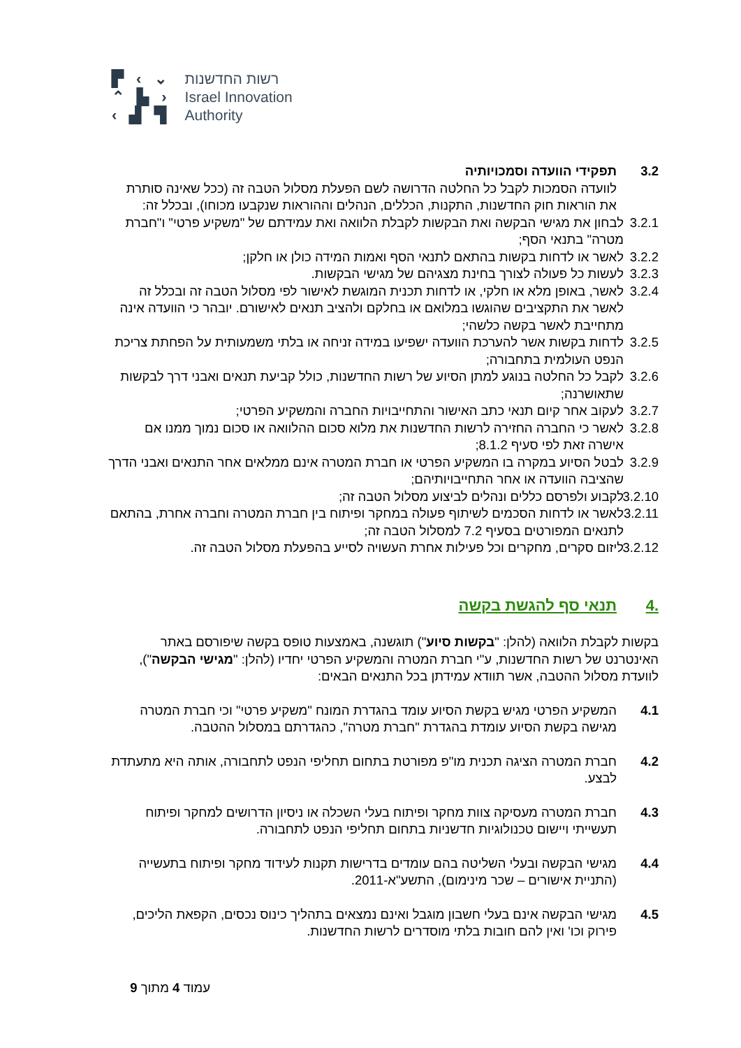▛ ‹ ⌄
⌃ ▙ ›
‹ ▟ ▜
רשות החדשנות
Israel Innovation
Authority
3.2 תפקידי הוועדה וסמכויותיה
לוועדה הסמכות לקבל כל החלטה הדרושה לשם הפעלת מסלול הטבה זה (ככל שאינה סותרת את הוראות חוק החדשנות, התקנות, הכללים, הנהלים וההוראות שנקבעו מכוחו), ובכלל זה:
3.2.1 לבחון את מגישי הבקשה ואת הבקשות לקבלת הלוואה ואת עמידתם של "משקיע פרטי" ו"חברת מטרה" בתנאי הסף;
3.2.2 לאשר או לדחות בקשות בהתאם לתנאי הסף ואמות המידה כולן או חלקן;
3.2.3 לעשות כל פעולה לצורך בחינת מצגיהם של מגישי הבקשות.
3.2.4 לאשר, באופן מלא או חלקי, או לדחות תכנית המוגשת לאישור לפי מסלול הטבה זה ובכלל זה לאשר את התקציבים שהוגשו במלואם או בחלקם ולהציב תנאים לאישורם. יובהר כי הוועדה אינה מתחייבת לאשר בקשה כלשהי;
3.2.5 לדחות בקשות אשר להערכת הוועדה ישפיעו במידה זניחה או בלתי משמעותית על הפחתת צריכת הנפט העולמית בתחבורה;
3.2.6 לקבל כל החלטה בנוגע למתן הסיוע של רשות החדשנות, כולל קביעת תנאים ואבני דרך לבקשות שתאושרנה;
3.2.7 לעקוב אחר קיום תנאי כתב האישור והתחייבויות החברה והמשקיע הפרטי;
3.2.8 לאשר כי החברה החזירה לרשות החדשנות את מלוא סכום ההלוואה או סכום נמוך ממנו אם אישרה זאת לפי סעיף 8.1.2;
3.2.9 לבטל הסיוע במקרה בו המשקיע הפרטי או חברת המטרה אינם ממלאים אחר התנאים ואבני הדרך שהציבה הוועדה או אחר התחייבויותיהם;
3.2.10 לקבוע ולפרסם כללים ונהלים לביצוע מסלול הטבה זה;
3.2.11 לאשר או לדחות הסכמים לשיתוף פעולה במחקר ופיתוח בין חברת המטרה וחברה אחרת, בהתאם לתנאים המפורטים בסעיף 7.2 למסלול הטבה זה;
3.2.12 ליזום סקרים, מחקרים וכל פעילות אחרת העשויה לסייע בהפעלת מסלול הטבה זה.
.4 תנאי סף להגשת בקשה
בקשות לקבלת הלוואה (להלן: "בקשות סיוע") תוגשנה, באמצעות טופס בקשה שיפורסם באתר האינטרנט של רשות החדשנות, ע"י חברת המטרה והמשקיע הפרטי יחדיו (להלן: "מגישי הבקשה"), לוועדת מסלול ההטבה, אשר תוודא עמידתן בכל התנאים הבאים:
4.1 המשקיע הפרטי מגיש בקשת הסיוע עומד בהגדרת המונח "משקיע פרטי" וכי חברת המטרה מגישה בקשת הסיוע עומדת בהגדרת "חברת מטרה", כהגדרתם במסלול ההטבה.
4.2 חברת המטרה הציגה תכנית מו"פ מפורטת בתחום תחליפי הנפט לתחבורה, אותה היא מתעתדת לבצע.
4.3 חברת המטרה מעסיקה צוות מחקר ופיתוח בעלי השכלה או ניסיון הדרושים למחקר ופיתוח תעשייתי ויישום טכנולוגיות חדשניות בתחום תחליפי הנפט לתחבורה.
4.4 מגישי הבקשה ובעלי השליטה בהם עומדים בדרישות תקנות לעידוד מחקר ופיתוח בתעשייה (התניית אישורים – שכר מינימום), התשע"א-2011.
4.5 מגישי הבקשה אינם בעלי חשבון מוגבל ואינם נמצאים בתהליך כינוס נכסים, הקפאת הליכים, פירוק וכו' ואין להם חובות בלתי מוסדרים לרשות החדשנות.
עמוד 4 מתוך 9